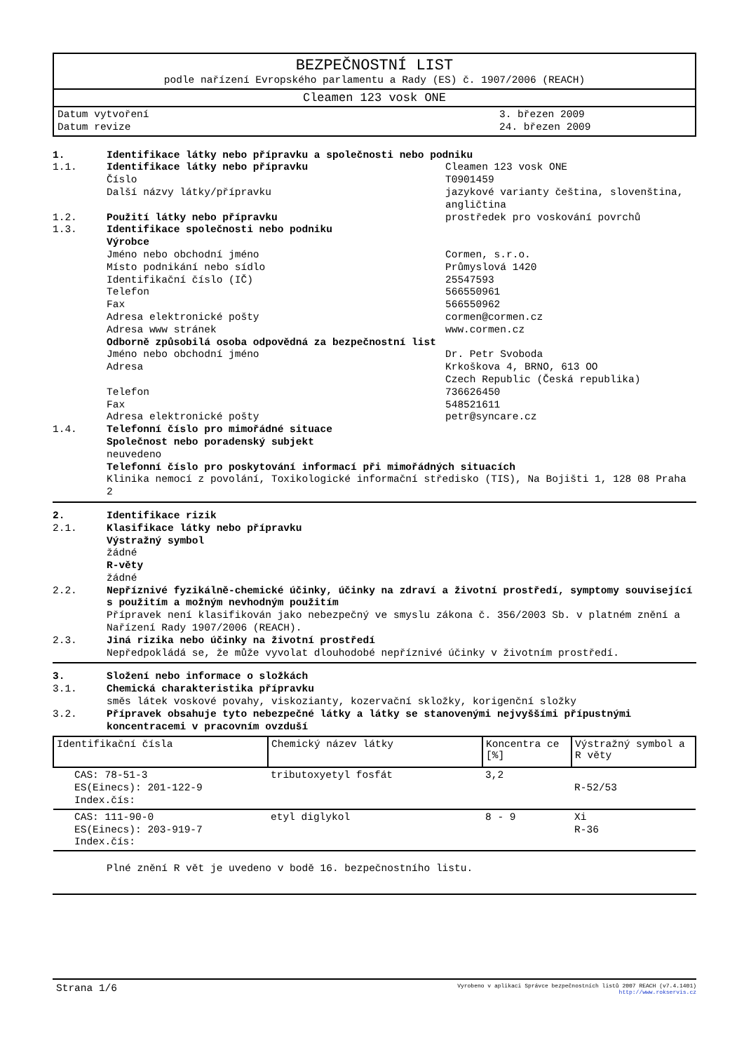BEZPEČNOSTNÍ LIST
podle nařízení Evropského parlamentu a Rady (ES) č. 1907/2006 (REACH)
Cleamen 123 vosk ONE
Datum vytvoření 3. březen 2009
Datum revize 24. březen 2009
1. Identifikace látky nebo přípravku a společnosti nebo podniku
1.1. Identifikace látky nebo přípravku Cleamen 123 vosk ONE
Číslo T0901459
Další názvy látky/přípravku jazykové varianty čeština, slovenština, angličtina
1.2. Použití látky nebo přípravku prostředek pro voskování povrchů
1.3. Identifikace společnosti nebo podniku
Výrobce
Jméno nebo obchodní jméno Cormen, s.r.o.
Místo podnikání nebo sídlo Průmyslová 1420
Identifikační číslo (IČ) 25547593
Telefon 566550961
Fax 566550962
Adresa elektronické pošty cormen@cormen.cz
Adresa www stránek www.cormen.cz
Odborně způsobilá osoba odpovědná za bezpečnostní list
Jméno nebo obchodní jméno Dr. Petr Svoboda
Adresa Krkoškova 4, BRNO, 613 OO
Czech Republic (Česká republika)
Telefon 736626450
Fax 548521611
Adresa elektronické pošty petr@syncare.cz
1.4. Telefonní číslo pro mimořádné situace
Společnost nebo poradenský subjekt
neuvedeno
Telefonní číslo pro poskytování informací při mimořádných situacích
Klinika nemocí z povolání, Toxikologické informační středisko (TIS), Na Bojišti 1, 128 08 Praha 2
2. Identifikace rizik
2.1. Klasifikace látky nebo přípravku
Výstražný symbol
žádné
R-věty
žádné
2.2. Nepříznivé fyzikálně-chemické účinky, účinky na zdraví a životní prostředí, symptomy související s použitím a možným nevhodným použitím
Přípravek není klasifikován jako nebezpečný ve smyslu zákona č. 356/2003 Sb. v platném znění a Nařízení Rady 1907/2006 (REACH).
2.3. Jiná rizika nebo účinky na životní prostředí
Nepředpokládá se, že může vyvolat dlouhodobé nepříznivé účinky v životním prostředí.
3. Složení nebo informace o složkách
3.1. Chemická charakteristika přípravku
směs látek voskové povahy, viskozianty, kozervační skložky, korigenční složky
3.2. Přípravek obsahuje tyto nebezpečné látky a látky se stanovenými nejvyššími přípustnými koncentracemi v pracovním ovzduší
| Identifikační čísla | Chemický název látky | Koncentra ce [%] | Výstražný symbol a R věty |
| --- | --- | --- | --- |
| CAS: 78-51-3 ES(Einecs): 201-122-9 Index.čís: | tributoxyetyl fosfát | 3,2 | R-52/53 |
| CAS: 111-90-0 ES(Einecs): 203-919-7 Index.čís: | etyl diglykol | 8 - 9 | Xi R-36 |
Plné znění R vět je uvedeno v bodě 16. bezpečnostního listu.
Strana 1/6 Vyrobeno v aplikaci Správce bezpečnostních listů 2007 REACH (v7.4.1401)
http://www.rokservis.cz